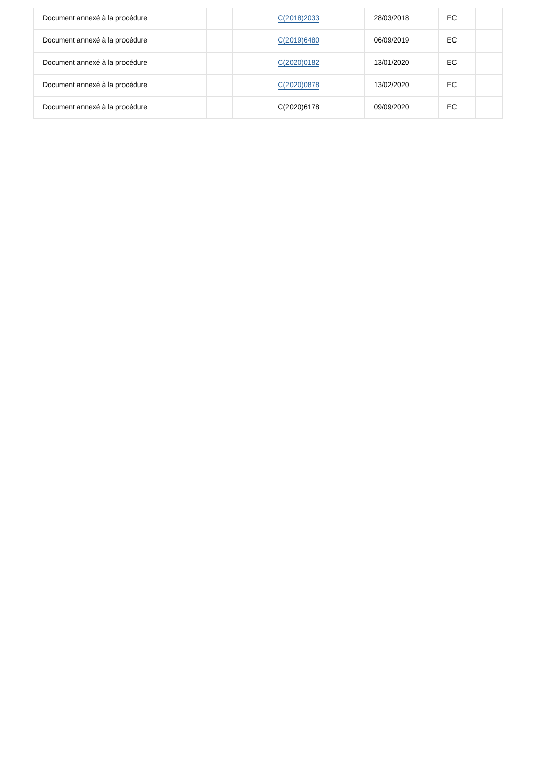| Document annexé à la procédure | | C(2018)2033 | 28/03/2018 | EC | |
| Document annexé à la procédure | | C(2019)6480 | 06/09/2019 | EC | |
| Document annexé à la procédure | | C(2020)0182 | 13/01/2020 | EC | |
| Document annexé à la procédure | | C(2020)0878 | 13/02/2020 | EC | |
| Document annexé à la procédure | | C(2020)6178 | 09/09/2020 | EC | |